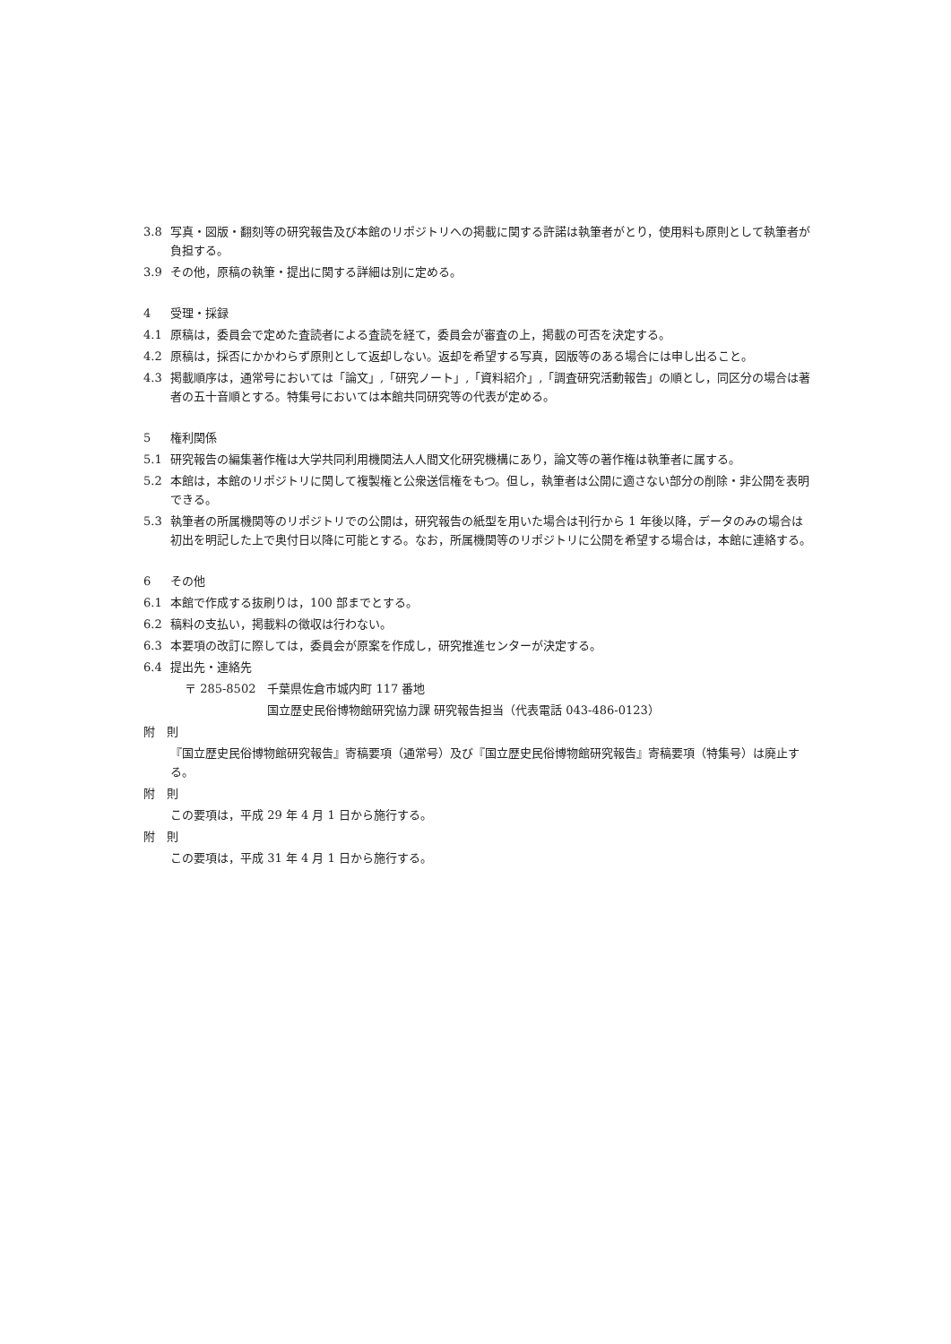3.8 写真・図版・翻刻等の研究報告及び本館のリポジトリへの掲載に関する許諾は執筆者がとり，使用料も原則として執筆者が負担する。
3.9 その他，原稿の執筆・提出に関する詳細は別に定める。
4 受理・採録
4.1 原稿は，委員会で定めた査読者による査読を経て，委員会が審査の上，掲載の可否を決定する。
4.2 原稿は，採否にかかわらず原則として返却しない。返却を希望する写真，図版等のある場合には申し出ること。
4.3 掲載順序は，通常号においては「論文」,「研究ノート」,「資料紹介」,「調査研究活動報告」の順とし，同区分の場合は著者の五十音順とする。特集号においては本館共同研究等の代表が定める。
5 権利関係
5.1 研究報告の編集著作権は大学共同利用機関法人人間文化研究機構にあり，論文等の著作権は執筆者に属する。
5.2 本館は，本館のリポジトリに関して複製権と公衆送信権をもつ。但し，執筆者は公開に適さない部分の削除・非公開を表明できる。
5.3 執筆者の所属機関等のリポジトリでの公開は，研究報告の紙型を用いた場合は刊行から 1 年後以降，データのみの場合は初出を明記した上で奥付日以降に可能とする。なお，所属機関等のリポジトリに公開を希望する場合は，本館に連絡する。
6 その他
6.1 本館で作成する抜刷りは，100 部までとする。
6.2 稿料の支払い，掲載料の徴収は行わない。
6.3 本要項の改訂に際しては，委員会が原案を作成し，研究推進センターが決定する。
6.4 提出先・連絡先
〒 285-8502　千葉県佐倉市城内町 117 番地
国立歴史民俗博物館研究協力課 研究報告担当（代表電話 043-486-0123）
附　則
『国立歴史民俗博物館研究報告』寄稿要項（通常号）及び『国立歴史民俗博物館研究報告』寄稿要項（特集号）は廃止する。
附　則
この要項は，平成 29 年 4 月 1 日から施行する。
附　則
この要項は，平成 31 年 4 月 1 日から施行する。